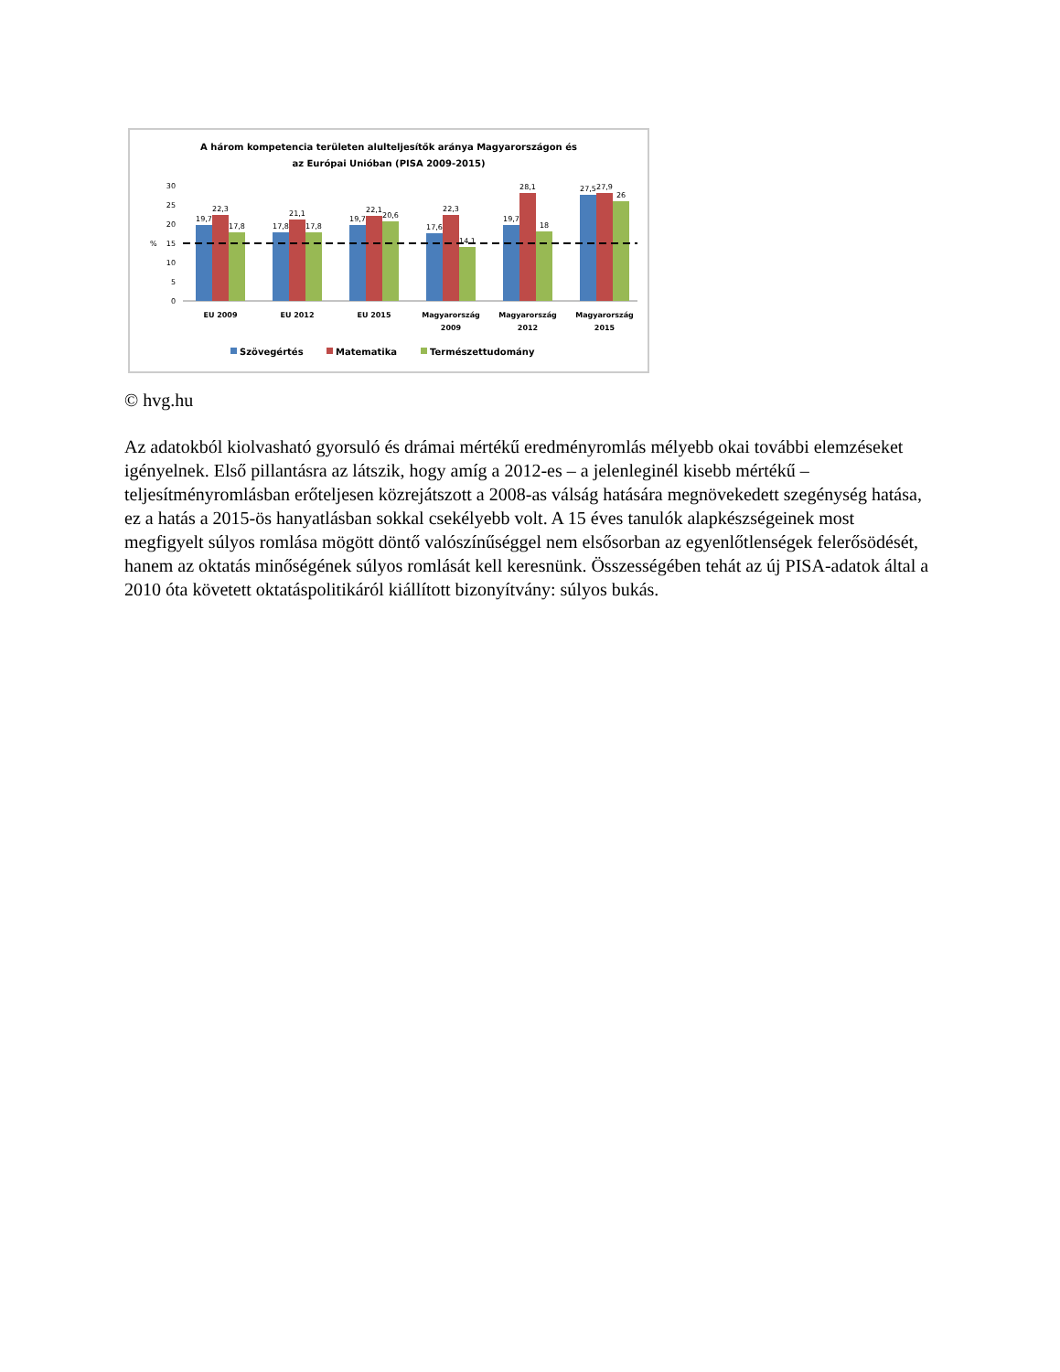A három kompetencia területen alulteljesítők aránya Magyarországon és
az Európai Unióban (PISA 2009-2015)
30
25
20
15
10
5
0
%
19,7
22,3
17,8
17,8
21,1
17,8
19,7
22,1
20,6
17,6
22,3
14,1
19,7
28,1
18
27,5
27,9
26
EU 2009
EU 2012
EU 2015
Magyarország
2009
Magyarország
2012
Magyarország
2015
Szövegértés
Matematika
Természettudomány
© hvg.hu
Az adatokból kiolvasható gyorsuló és drámai mértékű eredményromlás mélyebb okai további elemzéseket igényelnek. Első pillantásra az látszik, hogy amíg a 2012-es – a jelenleginél kisebb mértékű – teljesítményromlásban erőteljesen közrejátszott a 2008-as válság hatására megnövekedett szegénység hatása, ez a hatás a 2015-ös hanyatlásban sokkal csekélyebb volt. A 15 éves tanulók alapkészségeinek most megfigyelt súlyos romlása mögött döntő valószínűséggel nem elsősorban az egyenlőtlenségek felerősödését, hanem az oktatás minőségének súlyos romlását kell keresnünk. Összességében tehát az új PISA-adatok által a 2010 óta követett oktatáspolitikáról kiállított bizonyítvány: súlyos bukás.